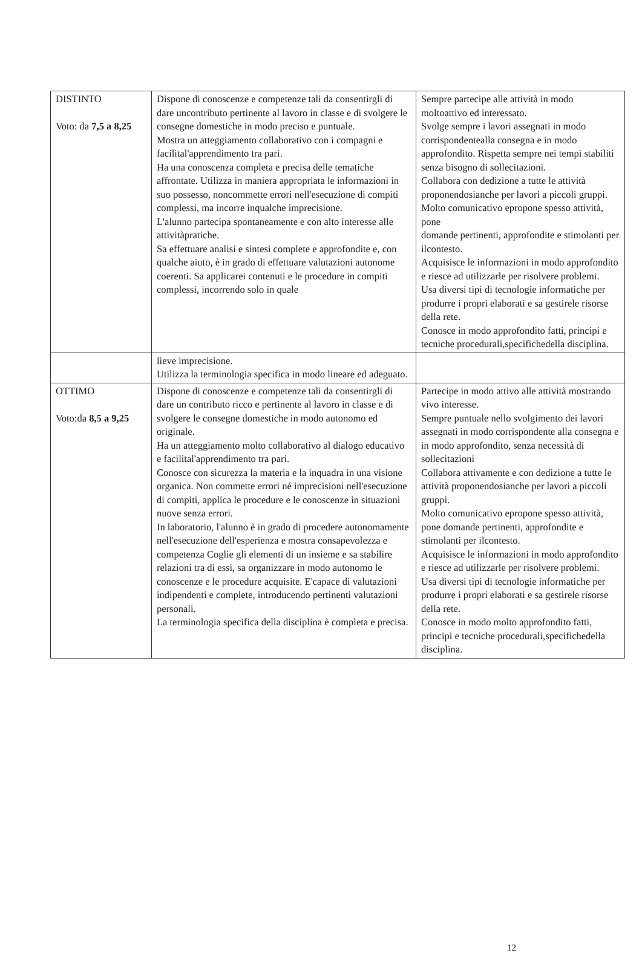| DISTINTO Voto: da 7,5 a 8,25 | Dispone di conoscenze e competenze tali da consentirgli di dare uncontributo pertinente al lavoro in classe e di svolgere le consegne domestiche in modo preciso e puntuale. Mostra un atteggiamento collaborativo con i compagni e facilital'apprendimento tra pari. Ha una conoscenza completa e precisa delle tematiche affrontate. Utilizza in maniera appropriata le informazioni in suo possesso, noncommette errori nell'esecuzione di compiti complessi, ma incorre inqualche imprecisione. L'alunno partecipa spontaneamente e con alto interesse alle attivitàpratiche. Sa effettuare analisi e sintesi complete e approfondite e, con qualche aiuto, è in grado di effettuare valutazioni autonome coerenti. Sa applicarei contenuti e le procedure in compiti complessi, incorrendo solo in quale | Sempre partecipe alle attività in modo moltoattivo ed interessato. Svolge sempre i lavori assegnati in modo corrispondentealla consegna e in modo approfondito. Rispetta sempre nei tempi stabiliti senza bisogno di sollecitazioni. Collabora con dedizione a tutte le attività proponendosianche per lavori a piccoli gruppi. Molto comunicativo epropone spesso attività, pone domande pertinenti, approfondite e stimolanti per ilcontesto. Acquisisce le informazioni in modo approfondito e riesce ad utilizzarle per risolvere problemi. Usa diversi tipi di tecnologie informatiche per produrre i propri elaborati e sa gestirele risorse della rete. Conosce in modo approfondito fatti, principi e tecniche procedurali,specifichedella disciplina. |
| | lieve imprecisione. Utilizza la terminologia specifica in modo lineare ed adeguato. | |
| OTTIMO Voto:da 8,5 a 9,25 | Dispone di conoscenze e competenze tali da consentirgli di dare un contributo ricco e pertinente al lavoro in classe e di svolgere le consegne domestiche in modo autonomo ed originale. Ha un atteggiamento molto collaborativo al dialogo educativo e facilital'apprendimento tra pari. Conosce con sicurezza la materia e la inquadra in una visione organica. Non commette errori né imprecisioni nell'esecuzione di compiti, applica le procedure e le conoscenze in situazioni nuove senza errori. In laboratorio, l'alunno è in grado di procedere autonomamente nell'esecuzione dell'esperienza e mostra consapevolezza e competenza Coglie gli elementi di un insieme e sa stabilire relazioni tra di essi, sa organizzare in modo autonomo le conoscenze e le procedure acquisite. E'capace di valutazioni indipendenti e complete, introducendo pertinenti valutazioni personali. La terminologia specifica della disciplina è completa e precisa. | Partecipe in modo attivo alle attività mostrando vivo interesse. Sempre puntuale nello svolgimento dei lavori assegnati in modo corrispondente alla consegna e in modo approfondito, senza necessità di sollecitazioni Collabora attivamente e con dedizione a tutte le attività proponendosianche per lavori a piccoli gruppi. Molto comunicativo epropone spesso attività, pone domande pertinenti, approfondite e stimolanti per ilcontesto. Acquisisce le informazioni in modo approfondito e riesce ad utilizzarle per risolvere problemi. Usa diversi tipi di tecnologie informatiche per produrre i propri elaborati e sa gestirele risorse della rete. Conosce in modo molto approfondito fatti, principi e tecniche procedurali,specifichedella disciplina. |
12